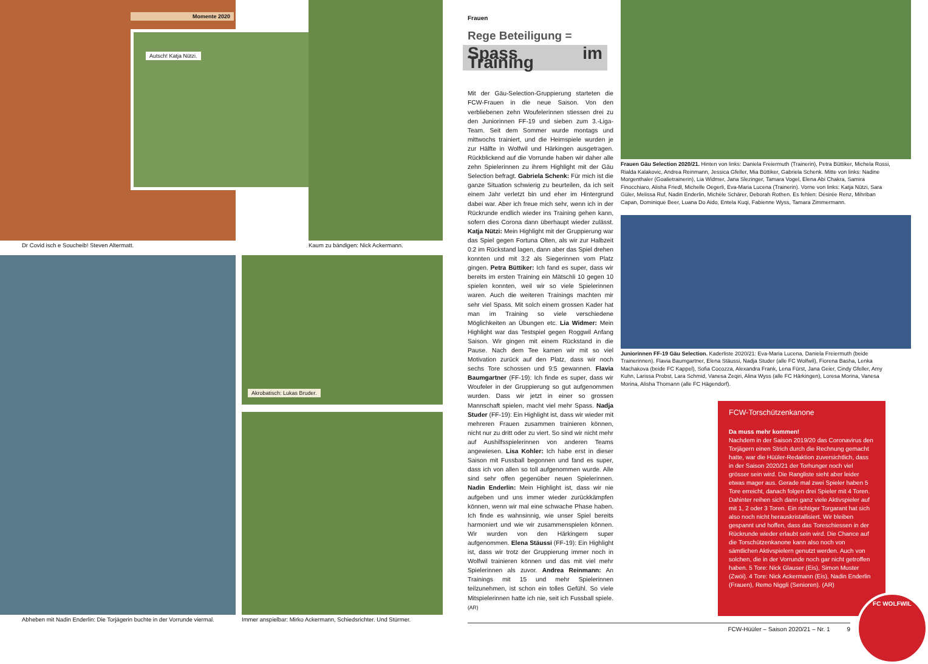Momente 2020
Autsch! Katja Nützi.
Dr Covid isch e Soucheib! Steven Altermatt.
Kaum zu bändigen: Nick Ackermann.
Akrobatisch: Lukas Bruder.
Abheben mit Nadin Enderlin: Die Torjägerin buchte in der Vorrunde viermal.
Immer anspielbar: Mirko Ackermann, Schiedsrichter. Und Stürmer.
Frauen
Rege Beteiligung =
Spass im Training
Mit der Gäu-Selection-Gruppierung starteten die FCW-Frauen in die neue Saison. Von den verbliebenen zehn Woufelerinnen stiessen drei zu den Juniorinnen FF-19 und sieben zum 3.-Liga-Team. Seit dem Sommer wurde montags und mittwochs trainiert, und die Heimspiele wurden je zur Hälfte in Wolfwil und Härkingen ausgetragen. Rückblickend auf die Vorrunde haben wir daher alle zehn Spielerinnen zu ihrem Highlight mit der Gäu Selection befragt. Gabriela Schenk: Für mich ist die ganze Situation schwierig zu beurteilen, da ich seit einem Jahr verletzt bin und eher im Hintergrund dabei war. Aber ich freue mich sehr, wenn ich in der Rückrunde endlich wieder ins Training gehen kann, sofern dies Corona dann überhaupt wieder zulässt. Katja Nützi: Mein Highlight mit der Gruppierung war das Spiel gegen Fortuna Olten, als wir zur Halbzeit 0:2 im Rückstand lagen, dann aber das Spiel drehen konnten und mit 3:2 als Siegerinnen vom Platz gingen. Petra Büttiker: Ich fand es super, dass wir bereits im ersten Training ein Mätschli 10 gegen 10 spielen konnten, weil wir so viele Spielerinnen waren. Auch die weiteren Trainings machten mir sehr viel Spass. Mit solch einem grossen Kader hat man im Training so viele verschiedene Möglichkeiten an Übungen etc. Lia Widmer: Mein Highlight war das Testspiel gegen Roggwil Anfang Saison. Wir gingen mit einem Rückstand in die Pause. Nach dem Tee kamen wir mit so viel Motivation zurück auf den Platz, dass wir noch sechs Tore schossen und 9:5 gewannen. Flavia Baumgartner (FF-19): Ich finde es super, dass wir Woufeler in der Gruppierung so gut aufgenommen wurden. Dass wir jetzt in einer so grossen Mannschaft spielen, macht viel mehr Spass. Nadja Studer (FF-19): Ein Highlight ist, dass wir wieder mit mehreren Frauen zusammen trainieren können, nicht nur zu dritt oder zu viert. So sind wir nicht mehr auf Aushilfsspielerinnen von anderen Teams angewiesen. Lisa Kohler: Ich habe erst in dieser Saison mit Fussball begonnen und fand es super, dass ich von allen so toll aufgenommen wurde. Alle sind sehr offen gegenüber neuen Spielerinnen. Nadin Enderlin: Mein Highlight ist, dass wir nie aufgeben und uns immer wieder zurückkämpfen können, wenn wir mal eine schwache Phase haben. Ich finde es wahnsinnig, wie unser Spiel bereits harmoniert und wie wir zusammenspielen können. Wir wurden von den Härkingern super aufgenommen. Elena Stäussi (FF-19): Ein Highlight ist, dass wir trotz der Gruppierung immer noch in Wolfwil trainieren können und das mit viel mehr Spielerinnen als zuvor. Andrea Reinmann: An Trainings mit 15 und mehr Spielerinnen teilzunehmen, ist schon ein tolles Gefühl. So viele Mitspielerinnen hatte ich nie, seit ich Fussball spiele. (AR)
Frauen Gäu Selection 2020/21. Hinten von links: Daniela Freiermuth (Trainerin), Petra Büttiker, Michela Rossi, Rialda Kalakovic, Andrea Reinmann, Jessica Gfeller, Mia Büttiker, Gabriela Schenk. Mitte von links: Nadine Morgenthaler (Goalietrainerin), Lia Widmer, Jana Slezinger, Tamara Vogel, Elena Abi Chakra, Samira Finocchiaro, Alisha Friedl, Michelle Oegerli, Eva-Maria Lucena (Trainerin). Vorne von links: Katja Nützi, Sara Güler, Melissa Ruf, Nadin Enderlin, Michèle Schärer, Deborah Rothen. Es fehlen: Désirée Renz, Mihriban Capan, Dominique Beer, Luana Do Aido, Entela Kuqi, Fabienne Wyss, Tamara Zimmermann.
Juniorinnen FF-19 Gäu Selection. Kaderliste 2020/21: Eva-Maria Lucena, Daniela Freiermuth (beide Trainerinnen). Flavia Baumgartner, Elena Stäussi, Nadja Studer (alle FC Wolfwil), Fiorena Basha, Lenka Machakova (beide FC Kappel), Sofia Cocozza, Alexandra Frank, Lena Fürst, Jana Geier, Cindy Gfeller, Amy Kuhn, Larissa Probst, Lara Schmid, Vanesa Zeqiri, Alina Wyss (alle FC Härkingen), Loresa Morina, Vanesa Morina, Alisha Thomann (alle FC Hägendorf).
FCW-Torschützenkanone
Da muss mehr kommen!
Nachdem in der Saison 2019/20 das Coronavirus den Torjägern einen Strich durch die Rechnung gemacht hatte, war die Hüüler-Redaktion zuversichtlich, dass in der Saison 2020/21 der Torhunger noch viel grösser sein wird. Die Rangliste sieht aber leider etwas mager aus. Gerade mal zwei Spieler haben 5 Tore erreicht, danach folgen drei Spieler mit 4 Toren. Dahinter reihen sich dann ganz viele Aktivspieler auf mit 1, 2 oder 3 Toren. Ein richtiger Torgarant hat sich also noch nicht herauskristallisiert. Wir bleiben gespannt und hoffen, dass das Toreschiessen in der Rückrunde wieder erlaubt sein wird. Die Chance auf die Torschützenkanone kann also noch von sämtlichen Aktivspielern genutzt werden. Auch von solchen, die in der Vorrunde noch gar nicht getroffen haben. 5 Tore: Nick Glauser (Eis), Simon Muster (Zwöi). 4 Tore: Nick Ackermann (Eis), Nadin Enderlin (Frauen), Remo Niggli (Senioren). (AR)
FCW-Hüüler – Saison 2020/21 – Nr. 1 9
FC WOLFWIL